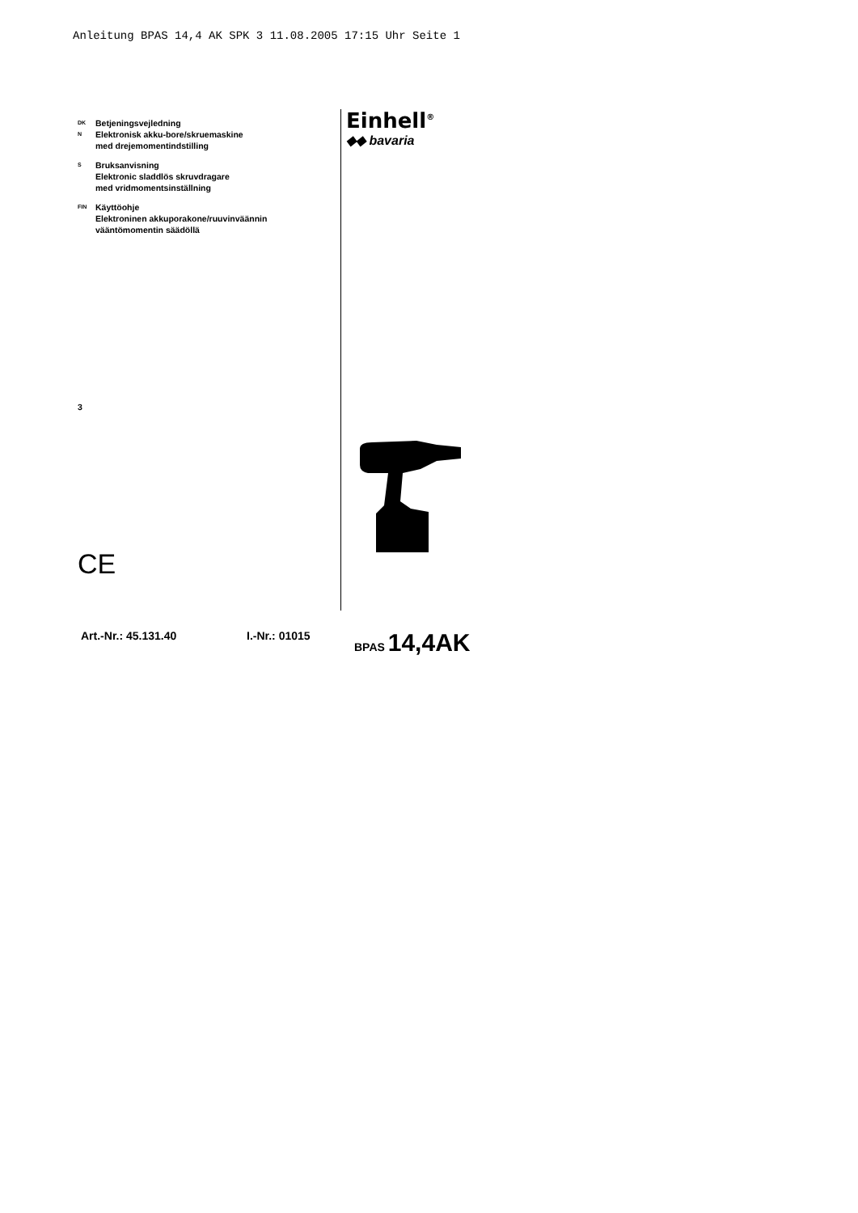Anleitung BPAS 14,4 AK SPK 3 11.08.2005 17:15 Uhr Seite 1
DK Betjeningsvejledning
N Elektronisk akku-bore/skruemaskine
med drejemomentindstilling
S Bruksanvisning
Elektronic sladdlös skruvdragare
med vridmomentsinställning
FIN Käyttöohje
Elektroninen akkuporakone/ruuvinväännin
vääntömomentin säädöllä
3
CE
Einhell<sup>®</sup>
◆◆ bavaria
Art.-Nr.: 45.131.40 I.-Nr.: 01015 BPAS 14,4AK